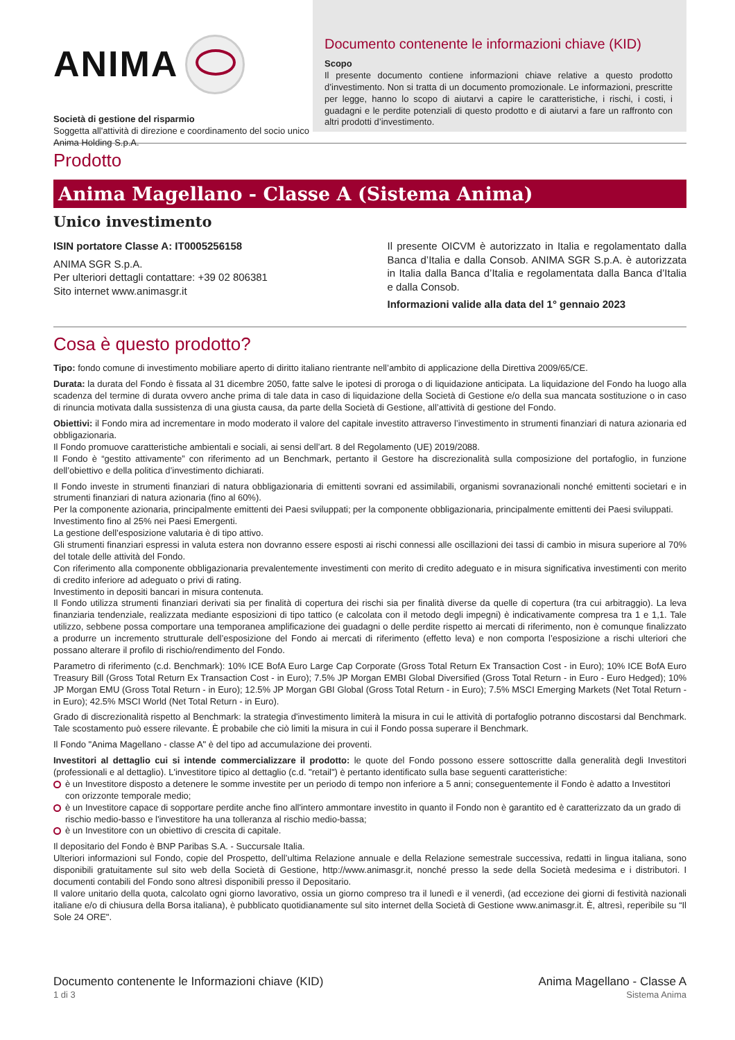ANIMA
Società di gestione del risparmio
Soggetta all'attività di direzione e coordinamento del socio unico Anima Holding S.p.A.
Documento contenente le informazioni chiave (KID)
Scopo
Il presente documento contiene informazioni chiave relative a questo prodotto d’investimento. Non si tratta di un documento promozionale. Le informazioni, prescritte per legge, hanno lo scopo di aiutarvi a capire le caratteristiche, i rischi, i costi, i guadagni e le perdite potenziali di questo prodotto e di aiutarvi a fare un raffronto con altri prodotti d’investimento.
Prodotto
Anima Magellano - Classe A (Sistema Anima)
Unico investimento
ISIN portatore Classe A: IT0005256158
ANIMA SGR S.p.A.
Per ulteriori dettagli contattare: +39 02 806381
Sito internet www.animasgr.it
Il presente OICVM è autorizzato in Italia e regolamentato dalla Banca d’Italia e dalla Consob. ANIMA SGR S.p.A. è autorizzata in Italia dalla Banca d’Italia e regolamentata dalla Banca d’Italia e dalla Consob.
Informazioni valide alla data del 1° gennaio 2023
Cosa è questo prodotto?
Tipo: fondo comune di investimento mobiliare aperto di diritto italiano rientrante nell’ambito di applicazione della Direttiva 2009/65/CE.
Durata: la durata del Fondo è fissata al 31 dicembre 2050, fatte salve le ipotesi di proroga o di liquidazione anticipata. La liquidazione del Fondo ha luogo alla scadenza del termine di durata ovvero anche prima di tale data in caso di liquidazione della Società di Gestione e/o della sua mancata sostituzione o in caso di rinuncia motivata dalla sussistenza di una giusta causa, da parte della Società di Gestione, all’attività di gestione del Fondo.
Obiettivi: il Fondo mira ad incrementare in modo moderato il valore del capitale investito attraverso l’investimento in strumenti finanziari di natura azionaria ed obbligazionaria.
Il Fondo promuove caratteristiche ambientali e sociali, ai sensi dell’art. 8 del Regolamento (UE) 2019/2088.
Il Fondo è “gestito attivamente” con riferimento ad un Benchmark, pertanto il Gestore ha discrezionalità sulla composizione del portafoglio, in funzione dell’obiettivo e della politica d’investimento dichiarati.
Il Fondo investe in strumenti finanziari di natura obbligazionaria di emittenti sovrani ed assimilabili, organismi sovranazionali nonché emittenti societari e in strumenti finanziari di natura azionaria (fino al 60%).
Per la componente azionaria, principalmente emittenti dei Paesi sviluppati; per la componente obbligazionaria, principalmente emittenti dei Paesi sviluppati.
Investimento fino al 25% nei Paesi Emergenti.
La gestione dell’esposizione valutaria è di tipo attivo.
Gli strumenti finanziari espressi in valuta estera non dovranno essere esposti ai rischi connessi alle oscillazioni dei tassi di cambio in misura superiore al 70% del totale delle attività del Fondo.
Con riferimento alla componente obbligazionaria prevalentemente investimenti con merito di credito adeguato e in misura significativa investimenti con merito di credito inferiore ad adeguato o privi di rating.
Investimento in depositi bancari in misura contenuta.
Il Fondo utilizza strumenti finanziari derivati sia per finalità di copertura dei rischi sia per finalità diverse da quelle di copertura (tra cui arbitraggio). La leva finanziaria tendenziale, realizzata mediante esposizioni di tipo tattico (e calcolata con il metodo degli impegni) è indicativamente compresa tra 1 e 1,1. Tale utilizzo, sebbene possa comportare una temporanea amplificazione dei guadagni o delle perdite rispetto ai mercati di riferimento, non è comunque finalizzato a produrre un incremento strutturale dell’esposizione del Fondo ai mercati di riferimento (effetto leva) e non comporta l’esposizione a rischi ulteriori che possano alterare il profilo di rischio/rendimento del Fondo.
Parametro di riferimento (c.d. Benchmark): 10% ICE BofA Euro Large Cap Corporate (Gross Total Return Ex Transaction Cost - in Euro); 10% ICE BofA Euro Treasury Bill (Gross Total Return Ex Transaction Cost - in Euro); 7.5% JP Morgan EMBI Global Diversified (Gross Total Return - in Euro - Euro Hedged); 10% JP Morgan EMU (Gross Total Return - in Euro); 12.5% JP Morgan GBI Global (Gross Total Return - in Euro); 7.5% MSCI Emerging Markets (Net Total Return - in Euro); 42.5% MSCI World (Net Total Return - in Euro).
Grado di discrezionalità rispetto al Benchmark: la strategia d'investimento limiterà la misura in cui le attività di portafoglio potranno discostarsi dal Benchmark. Tale scostamento può essere rilevante. È probabile che ciò limiti la misura in cui il Fondo possa superare il Benchmark.
Il Fondo "Anima Magellano - classe A" è del tipo ad accumulazione dei proventi.
Investitori al dettaglio cui si intende commercializzare il prodotto: le quote del Fondo possono essere sottoscritte dalla generalità degli Investitori (professionali e al dettaglio). L'investitore tipico al dettaglio (c.d. "retail") è pertanto identificato sulla base seguenti caratteristiche:
è un Investitore disposto a detenere le somme investite per un periodo di tempo non inferiore a 5 anni; conseguentemente il Fondo è adatto a Investitori con orizzonte temporale medio;
è un Investitore capace di sopportare perdite anche fino all'intero ammontare investito in quanto il Fondo non è garantito ed è caratterizzato da un grado di rischio medio-basso e l'investitore ha una tolleranza al rischio medio-bassa;
è un Investitore con un obiettivo di crescita di capitale.
Il depositario del Fondo è BNP Paribas S.A. - Succursale Italia.
Ulteriori informazioni sul Fondo, copie del Prospetto, dell’ultima Relazione annuale e della Relazione semestrale successiva, redatti in lingua italiana, sono disponibili gratuitamente sul sito web della Società di Gestione, http://www.animasgr.it, nonché presso la sede della Società medesima e i distributori. I documenti contabili del Fondo sono altresì disponibili presso il Depositario.
Il valore unitario della quota, calcolato ogni giorno lavorativo, ossia un giorno compreso tra il lunedì e il venerdì, (ad eccezione dei giorni di festività nazionali italiane e/o di chiusura della Borsa italiana), è pubblicato quotidianamente sul sito internet della Società di Gestione www.animasgr.it. È, altresì, reperibile su “Il Sole 24 ORE".
Documento contenente le Informazioni chiave (KID)
1 di 3
Anima Magellano - Classe A
Sistema Anima